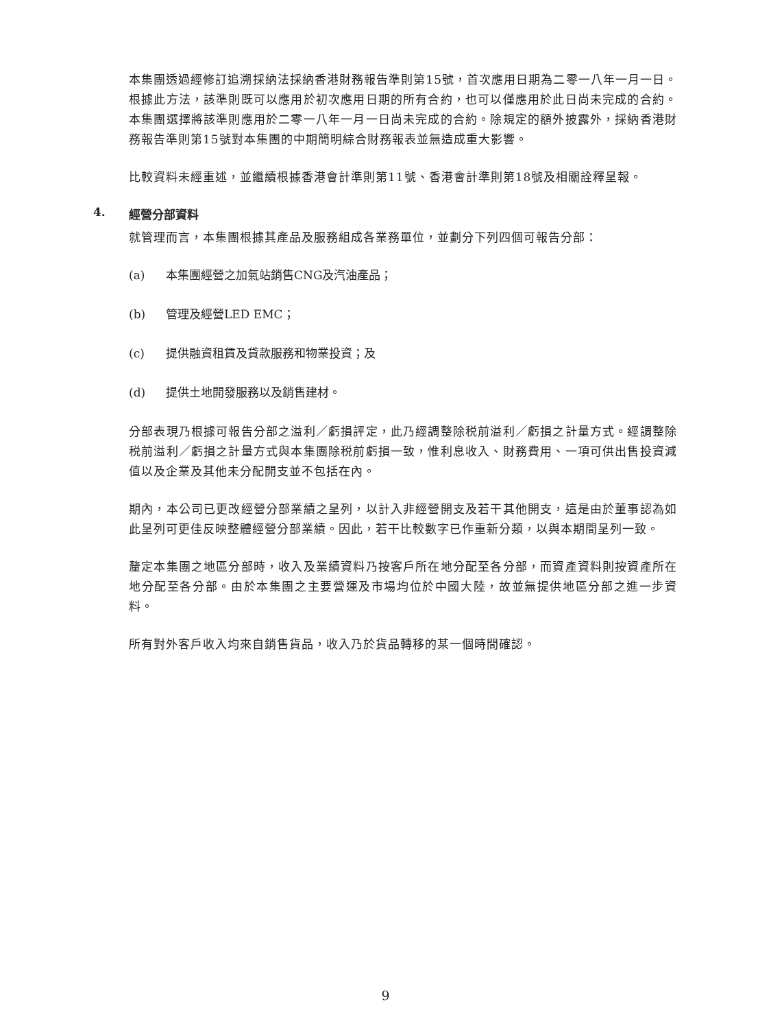本集團透過經修訂追溯採納法採納香港財務報告準則第15號，首次應用日期為二零一八年一月一日。根據此方法，該準則既可以應用於初次應用日期的所有合約，也可以僅應用於此日尚未完成的合約。本集團選擇將該準則應用於二零一八年一月一日尚未完成的合約。除規定的額外披露外，採納香港財務報告準則第15號對本集團的中期簡明綜合財務報表並無造成重大影響。
比較資料未經重述，並繼續根據香港會計準則第11號、香港會計準則第18號及相關詮釋呈報。
4. 經營分部資料
就管理而言，本集團根據其產品及服務組成各業務單位，並劃分下列四個可報告分部：
(a) 本集團經營之加氣站銷售CNG及汽油產品；
(b) 管理及經營LED EMC；
(c) 提供融資租賃及貸款服務和物業投資；及
(d) 提供土地開發服務以及銷售建材。
分部表現乃根據可報告分部之溢利／虧損評定，此乃經調整除税前溢利／虧損之計量方式。經調整除税前溢利／虧損之計量方式與本集團除税前虧損一致，惟利息收入、財務費用、一項可供出售投資減值以及企業及其他未分配開支並不包括在內。
期內，本公司已更改經營分部業績之呈列，以計入非經營開支及若干其他開支，這是由於董事認為如此呈列可更佳反映整體經營分部業績。因此，若干比較數字已作重新分類，以與本期間呈列一致。
釐定本集團之地區分部時，收入及業績資料乃按客戶所在地分配至各分部，而資產資料則按資產所在地分配至各分部。由於本集團之主要營運及市場均位於中國大陸，故並無提供地區分部之進一步資料。
所有對外客戶收入均來自銷售貨品，收入乃於貨品轉移的某一個時間確認。
9